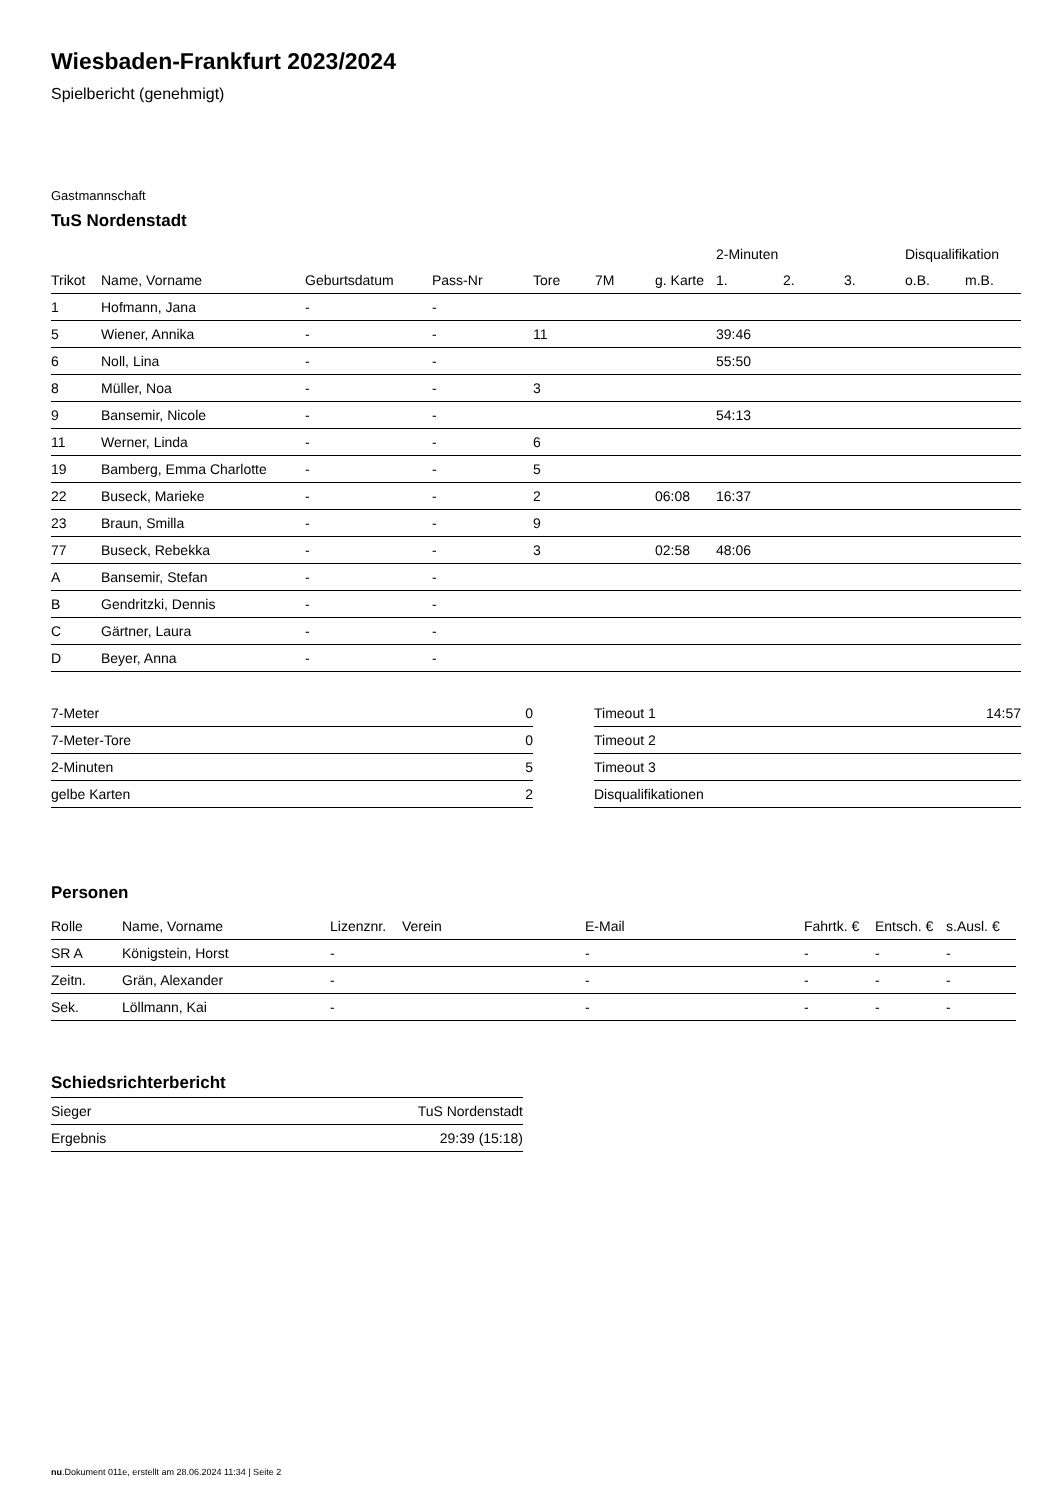Wiesbaden-Frankfurt 2023/2024
Spielbericht (genehmigt)
Gastmannschaft
TuS Nordenstadt
| | | | | | | | 2-Minuten | | | Disqualifikation | |
| --- | --- | --- | --- | --- | --- | --- | --- | --- | --- | --- | --- |
| Trikot | Name, Vorname | Geburtsdatum | Pass-Nr | Tore | 7M | g. Karte | 1. | 2. | 3. | o.B. | m.B. |
| 1 | Hofmann, Jana | - | - | | | | | | | | |
| 5 | Wiener, Annika | - | - | 11 | | | 39:46 | | | | |
| 6 | Noll, Lina | - | - | | | | 55:50 | | | | |
| 8 | Müller, Noa | - | - | 3 | | | | | | | |
| 9 | Bansemir, Nicole | - | - | | | | 54:13 | | | | |
| 11 | Werner, Linda | - | - | 6 | | | | | | | |
| 19 | Bamberg, Emma Charlotte | - | - | 5 | | | | | | | |
| 22 | Buseck, Marieke | - | - | 2 | | 06:08 | 16:37 | | | | |
| 23 | Braun, Smilla | - | - | 9 | | | | | | | |
| 77 | Buseck, Rebekka | - | - | 3 | | 02:58 | 48:06 | | | | |
| A | Bansemir, Stefan | - | - | | | | | | | | |
| B | Gendritzki, Dennis | - | - | | | | | | | | |
| C | Gärtner, Laura | - | - | | | | | | | | |
| D | Beyer, Anna | - | - | | | | | | | | |
| 7-Meter | 0 |
| 7-Meter-Tore | 0 |
| 2-Minuten | 5 |
| gelbe Karten | 2 |
| Timeout 1 | 14:57 |
| Timeout 2 | |
| Timeout 3 | |
| Disqualifikationen | |
Personen
| Rolle | Name, Vorname | Lizenznr. | Verein | E-Mail | Fahrtk. € | Entsch. € | s.Ausl. € |
| --- | --- | --- | --- | --- | --- | --- | --- |
| SR A | Königstein, Horst | - | | - | - | - | - |
| Zeitn. | Grän, Alexander | - | | - | - | - | - |
| Sek. | Löllmann, Kai | - | | - | - | - | - |
Schiedsrichterbericht
| Sieger | TuS Nordenstadt |
| Ergebnis | 29:39 (15:18) |
nu.Dokument 011e, erstellt am 28.06.2024 11:34 | Seite 2